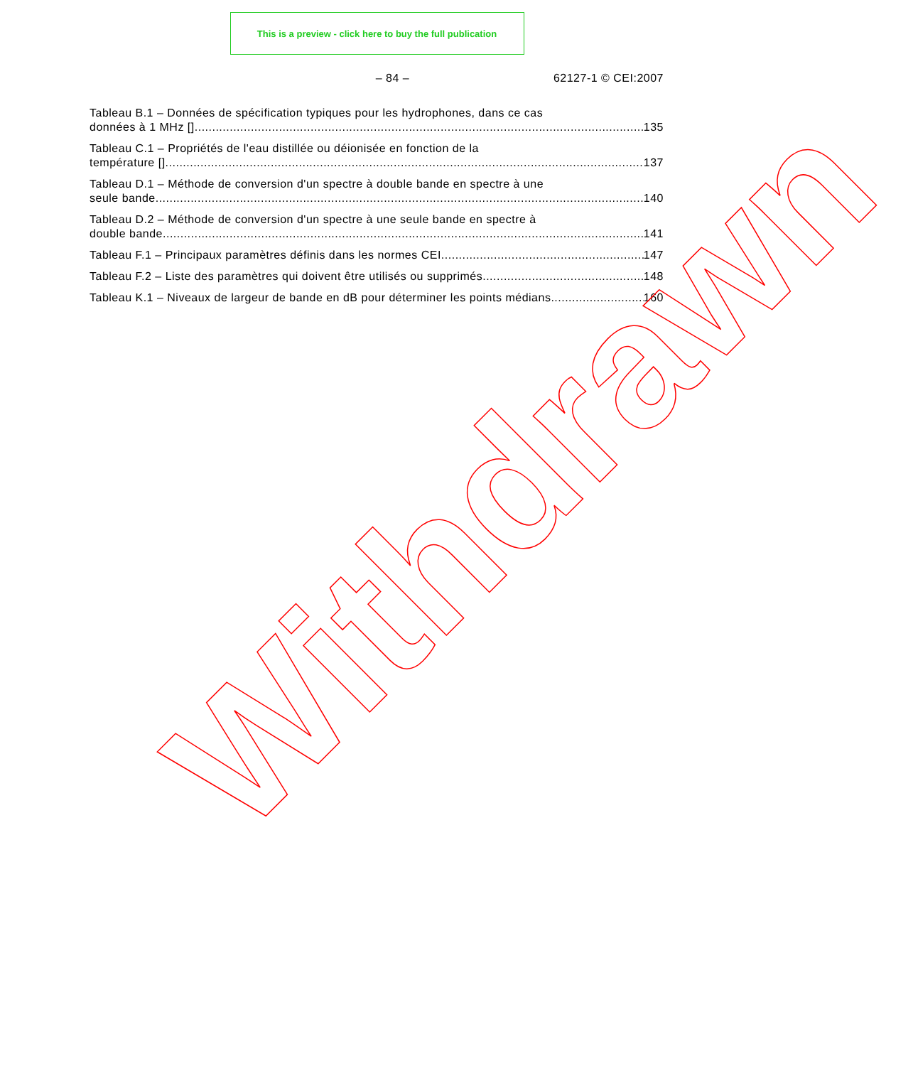This is a preview - click here to buy the full publication
– 84 – 62127-1 © CEI:2007
Tableau B.1 – Données de spécification typiques pour les hydrophones, dans ce cas
données à 1 MHz [] 135
Tableau C.1 – Propriétés de l'eau distillée ou déionisée en fonction de la
température [] 137
Tableau D.1 – Méthode de conversion d'un spectre à double bande en spectre à une
seule bande 140
Tableau D.2 – Méthode de conversion d'un spectre à une seule bande en spectre à
double bande 141
Tableau F.1 – Principaux paramètres définis dans les normes CEI 147
Tableau F.2 – Liste des paramètres qui doivent être utilisés ou supprimés. 148
Tableau K.1 – Niveaux de largeur de bande en dB pour déterminer les points médians 160
Withdrawn